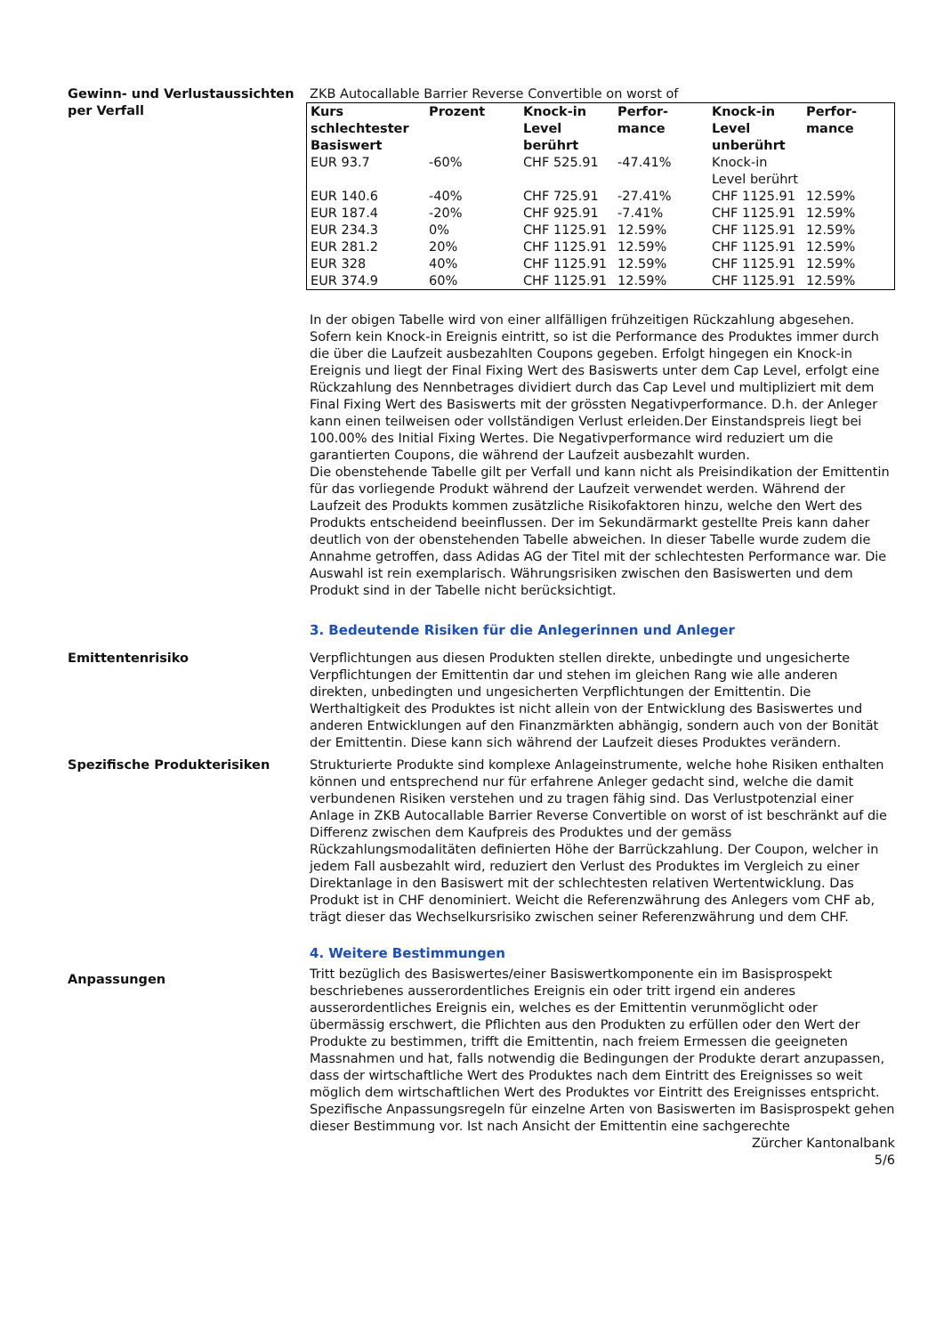Gewinn- und Verlustaussichten per Verfall
ZKB Autocallable Barrier Reverse Convertible on worst of
| Kurs schlechtester Basiswert | Prozent | Knock-in Level berührt | Perfor-mance | Knock-in Level unberührt | Perfor-mance |
| --- | --- | --- | --- | --- | --- |
| EUR 93.7 | -60% | CHF 525.91 | -47.41% | Knock-in Level berührt | |
| EUR 140.6 | -40% | CHF 725.91 | -27.41% | CHF 1125.91 | 12.59% |
| EUR 187.4 | -20% | CHF 925.91 | -7.41% | CHF 1125.91 | 12.59% |
| EUR 234.3 | 0% | CHF 1125.91 | 12.59% | CHF 1125.91 | 12.59% |
| EUR 281.2 | 20% | CHF 1125.91 | 12.59% | CHF 1125.91 | 12.59% |
| EUR 328 | 40% | CHF 1125.91 | 12.59% | CHF 1125.91 | 12.59% |
| EUR 374.9 | 60% | CHF 1125.91 | 12.59% | CHF 1125.91 | 12.59% |
In der obigen Tabelle wird von einer allfälligen frühzeitigen Rückzahlung abgesehen.
Sofern kein Knock-in Ereignis eintritt, so ist die Performance des Produktes immer durch die über die Laufzeit ausbezahlten Coupons gegeben. Erfolgt hingegen ein Knock-in Ereignis und liegt der Final Fixing Wert des Basiswerts unter dem Cap Level, erfolgt eine Rückzahlung des Nennbetrages dividiert durch das Cap Level und multipliziert mit dem Final Fixing Wert des Basiswerts mit der grössten Negativperformance. D.h. der Anleger kann einen teilweisen oder vollständigen Verlust erleiden.Der Einstandspreis liegt bei 100.00% des Initial Fixing Wertes. Die Negativperformance wird reduziert um die garantierten Coupons, die während der Laufzeit ausbezahlt wurden.
Die obenstehende Tabelle gilt per Verfall und kann nicht als Preisindikation der Emittentin für das vorliegende Produkt während der Laufzeit verwendet werden. Während der Laufzeit des Produkts kommen zusätzliche Risikofaktoren hinzu, welche den Wert des Produkts entscheidend beeinflussen. Der im Sekundärmarkt gestellte Preis kann daher deutlich von der obenstehenden Tabelle abweichen. In dieser Tabelle wurde zudem die Annahme getroffen, dass Adidas AG der Titel mit der schlechtesten Performance war. Die Auswahl ist rein exemplarisch. Währungsrisiken zwischen den Basiswerten und dem Produkt sind in der Tabelle nicht berücksichtigt.
3. Bedeutende Risiken für die Anlegerinnen und Anleger
Emittentenrisiko Verpflichtungen aus diesen Produkten stellen direkte, unbedingte und ungesicherte Verpflichtungen der Emittentin dar und stehen im gleichen Rang wie alle anderen direkten, unbedingten und ungesicherten Verpflichtungen der Emittentin. Die Werthaltigkeit des Produktes ist nicht allein von der Entwicklung des Basiswertes und anderen Entwicklungen auf den Finanzmärkten abhängig, sondern auch von der Bonität der Emittentin. Diese kann sich während der Laufzeit dieses Produktes verändern.
Spezifische Produkterisiken Strukturierte Produkte sind komplexe Anlageinstrumente, welche hohe Risiken enthalten können und entsprechend nur für erfahrene Anleger gedacht sind, welche die damit verbundenen Risiken verstehen und zu tragen fähig sind. Das Verlustpotenzial einer Anlage in ZKB Autocallable Barrier Reverse Convertible on worst of ist beschränkt auf die Differenz zwischen dem Kaufpreis des Produktes und der gemäss Rückzahlungsmodalitäten definierten Höhe der Barrückzahlung. Der Coupon, welcher in jedem Fall ausbezahlt wird, reduziert den Verlust des Produktes im Vergleich zu einer Direktanlage in den Basiswert mit der schlechtesten relativen Wertentwicklung. Das Produkt ist in CHF denominiert. Weicht die Referenzwährung des Anlegers vom CHF ab, trägt dieser das Wechselkursrisiko zwischen seiner Referenzwährung und dem CHF.
4. Weitere Bestimmungen
Anpassungen
Tritt bezüglich des Basiswertes/einer Basiswertkomponente ein im Basisprospekt beschriebenes ausserordentliches Ereignis ein oder tritt irgend ein anderes ausserordentliches Ereignis ein, welches es der Emittentin verunmöglicht oder übermässig erschwert, die Pflichten aus den Produkten zu erfüllen oder den Wert der Produkte zu bestimmen, trifft die Emittentin, nach freiem Ermessen die geeigneten Massnahmen und hat, falls notwendig die Bedingungen der Produkte derart anzupassen, dass der wirtschaftliche Wert des Produktes nach dem Eintritt des Ereignisses so weit möglich dem wirtschaftlichen Wert des Produktes vor Eintritt des Ereignisses entspricht. Spezifische Anpassungsregeln für einzelne Arten von Basiswerten im Basisprospekt gehen dieser Bestimmung vor. Ist nach Ansicht der Emittentin eine sachgerechte
Zürcher Kantonalbank
5/6